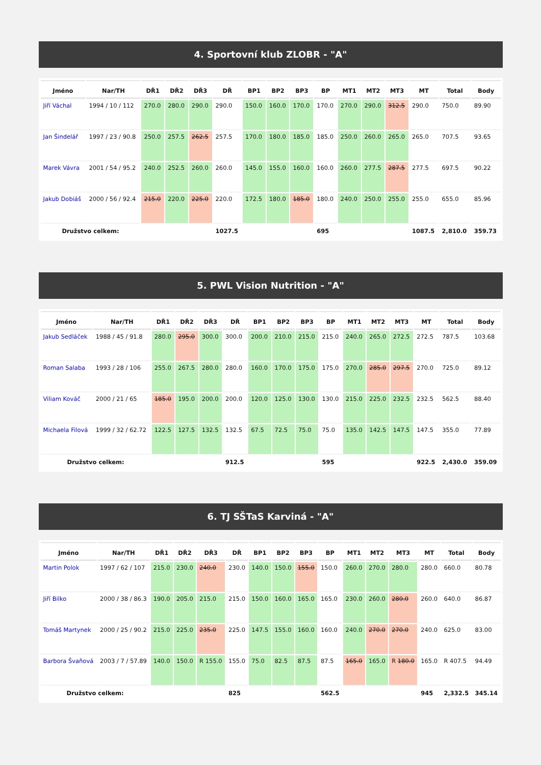4. Sportovní klub ZLOBR - "A"
| Jméno | Nar/TH | DŘ1 | DŘ2 | DŘ3 | DŘ | BP1 | BP2 | BP3 | BP | MT1 | MT2 | MT3 | MT | Total | Body |
| --- | --- | --- | --- | --- | --- | --- | --- | --- | --- | --- | --- | --- | --- | --- | --- |
| Jiří Váchal | 1994 / 10 / 112 | 270.0 | 280.0 | 290.0 | 290.0 | 150.0 | 160.0 | 170.0 | 170.0 | 270.0 | 290.0 | 312.5 | 290.0 | 750.0 | 89.90 |
| Jan Šindelář | 1997 / 23 / 90.8 | 250.0 | 257.5 | 262.5 | 257.5 | 170.0 | 180.0 | 185.0 | 185.0 | 250.0 | 260.0 | 265.0 | 265.0 | 707.5 | 93.65 |
| Marek Vávra | 2001 / 54 / 95.2 | 240.0 | 252.5 | 260.0 | 260.0 | 145.0 | 155.0 | 160.0 | 160.0 | 260.0 | 277.5 | 287.5 | 277.5 | 697.5 | 90.22 |
| Jakub Dobiáš | 2000 / 56 / 92.4 | 215.0 | 220.0 | 225.0 | 220.0 | 172.5 | 180.0 | 185.0 | 180.0 | 240.0 | 250.0 | 255.0 | 255.0 | 655.0 | 85.96 |
| Družstvo celkem: | | | | | 1027.5 | | | | 695 | | | | 1087.5 | 2,810.0 | 359.73 |
5. PWL Vision Nutrition - "A"
| Jméno | Nar/TH | DŘ1 | DŘ2 | DŘ3 | DŘ | BP1 | BP2 | BP3 | BP | MT1 | MT2 | MT3 | MT | Total | Body |
| --- | --- | --- | --- | --- | --- | --- | --- | --- | --- | --- | --- | --- | --- | --- | --- |
| Jakub Sedláček | 1988 / 45 / 91.8 | 280.0 | 295.0 | 300.0 | 300.0 | 200.0 | 210.0 | 215.0 | 215.0 | 240.0 | 265.0 | 272.5 | 272.5 | 787.5 | 103.68 |
| Roman Salaba | 1993 / 28 / 106 | 255.0 | 267.5 | 280.0 | 280.0 | 160.0 | 170.0 | 175.0 | 175.0 | 270.0 | 285.0 | 297.5 | 270.0 | 725.0 | 89.12 |
| Viliam Kováč | 2000 / 21 / 65 | 185.0 | 195.0 | 200.0 | 200.0 | 120.0 | 125.0 | 130.0 | 130.0 | 215.0 | 225.0 | 232.5 | 232.5 | 562.5 | 88.40 |
| Michaela Filová | 1999 / 32 / 62.72 | 122.5 | 127.5 | 132.5 | 132.5 | 67.5 | 72.5 | 75.0 | 75.0 | 135.0 | 142.5 | 147.5 | 147.5 | 355.0 | 77.89 |
| Družstvo celkem: | | | | | 912.5 | | | | 595 | | | | 922.5 | 2,430.0 | 359.09 |
6. TJ SŠTaS Karviná - "A"
| Jméno | Nar/TH | DŘ1 | DŘ2 | DŘ3 | DŘ | BP1 | BP2 | BP3 | BP | MT1 | MT2 | MT3 | MT | Total | Body |
| --- | --- | --- | --- | --- | --- | --- | --- | --- | --- | --- | --- | --- | --- | --- | --- |
| Martin Polok | 1997 / 62 / 107 | 215.0 | 230.0 | 240.0 | 230.0 | 140.0 | 150.0 | 155.0 | 150.0 | 260.0 | 270.0 | 280.0 | 280.0 | 660.0 | 80.78 |
| Jiří Bilko | 2000 / 38 / 86.3 | 190.0 | 205.0 | 215.0 | 215.0 | 150.0 | 160.0 | 165.0 | 165.0 | 230.0 | 260.0 | 280.0 | 260.0 | 640.0 | 86.87 |
| Tomáš Martynek | 2000 / 25 / 90.2 | 215.0 | 225.0 | 235.0 | 225.0 | 147.5 | 155.0 | 160.0 | 160.0 | 240.0 | 270.0 | 270.0 | 240.0 | 625.0 | 83.00 |
| Barbora Švaňová | 2003 / 7 / 57.89 | 140.0 | 150.0 | R 155.0 | 155.0 | 75.0 | 82.5 | 87.5 | 87.5 | 165.0 | 165.0 | R 180.0 | 165.0 | R 407.5 | 94.49 |
| Družstvo celkem: | | | | | 825 | | | | 562.5 | | | | 945 | 2,332.5 | 345.14 |